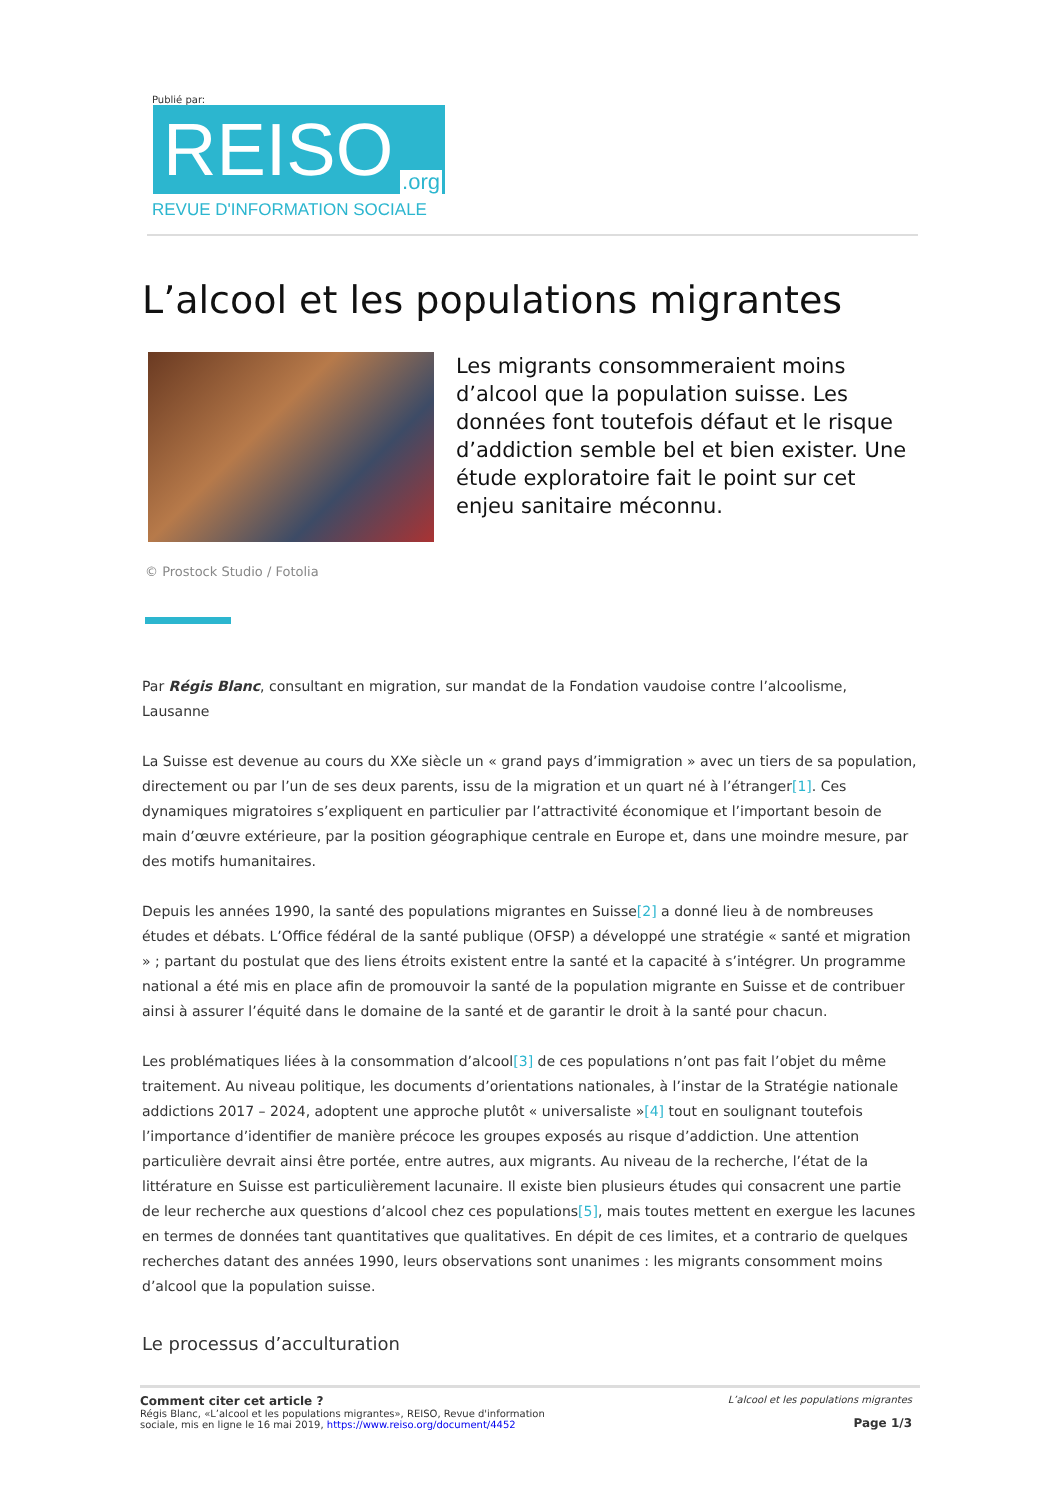Publié par:
REISO.org
REVUE D'INFORMATION SOCIALE
L’alcool et les populations migrantes
Les migrants consommeraient moins d’alcool que la population suisse. Les données font toutefois défaut et le risque d’addiction semble bel et bien exister. Une étude exploratoire fait le point sur cet enjeu sanitaire méconnu.
© Prostock Studio / Fotolia
Par Régis Blanc, consultant en migration, sur mandat de la Fondation vaudoise contre l’alcoolisme, Lausanne
La Suisse est devenue au cours du XXe siècle un « grand pays d’immigration » avec un tiers de sa population, directement ou par l’un de ses deux parents, issu de la migration et un quart né à l’étranger[1]. Ces dynamiques migratoires s’expliquent en particulier par l’attractivité économique et l’important besoin de main d’œuvre extérieure, par la position géographique centrale en Europe et, dans une moindre mesure, par des motifs humanitaires.
Depuis les années 1990, la santé des populations migrantes en Suisse[2] a donné lieu à de nombreuses études et débats. L’Office fédéral de la santé publique (OFSP) a développé une stratégie « santé et migration » ; partant du postulat que des liens étroits existent entre la santé et la capacité à s’intégrer. Un programme national a été mis en place afin de promouvoir la santé de la population migrante en Suisse et de contribuer ainsi à assurer l’équité dans le domaine de la santé et de garantir le droit à la santé pour chacun.
Les problématiques liées à la consommation d’alcool[3] de ces populations n’ont pas fait l’objet du même traitement. Au niveau politique, les documents d’orientations nationales, à l’instar de la Stratégie nationale addictions 2017 – 2024, adoptent une approche plutôt « universaliste »[4] tout en soulignant toutefois l’importance d’identifier de manière précoce les groupes exposés au risque d’addiction. Une attention particulière devrait ainsi être portée, entre autres, aux migrants. Au niveau de la recherche, l’état de la littérature en Suisse est particulièrement lacunaire. Il existe bien plusieurs études qui consacrent une partie de leur recherche aux questions d’alcool chez ces populations[5], mais toutes mettent en exergue les lacunes en termes de données tant quantitatives que qualitatives. En dépit de ces limites, et a contrario de quelques recherches datant des années 1990, leurs observations sont unanimes : les migrants consomment moins d’alcool que la population suisse.
Le processus d’acculturation
Comment citer cet article ?
Régis Blanc, «L’alcool et les populations migrantes», REISO, Revue d'information
sociale, mis en ligne le 16 mai 2019, https://www.reiso.org/document/4452
L’alcool et les populations migrantes
Page 1/3